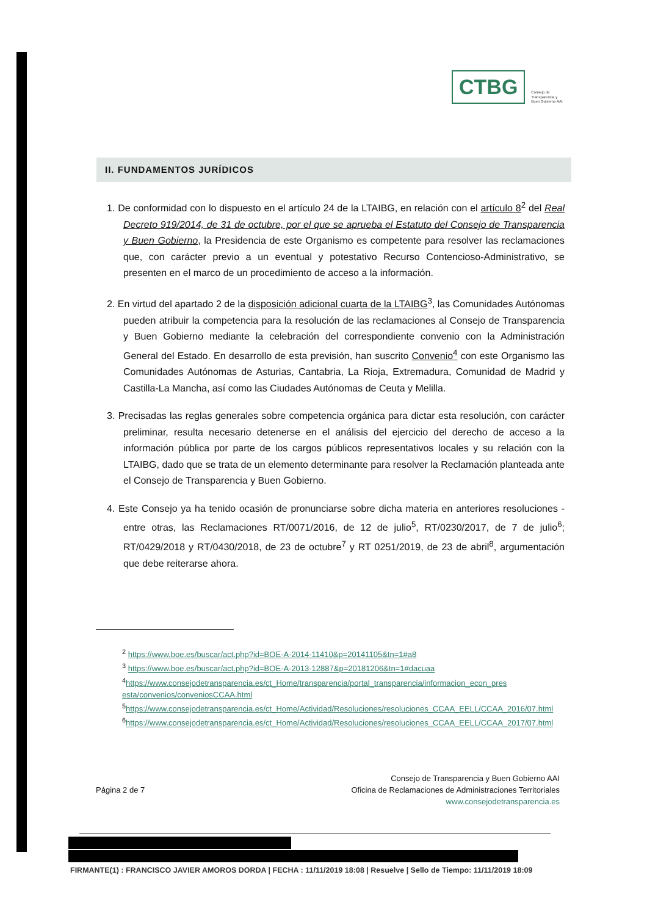CTBG
Consejo de
Transparencia y
Buen Gobierno AAI
II. FUNDAMENTOS JURÍDICOS
1. De conformidad con lo dispuesto en el artículo 24 de la LTAIBG, en relación con el artículo 8<sup>2</sup> del Real Decreto 919/2014, de 31 de octubre, por el que se aprueba el Estatuto del Consejo de Transparencia y Buen Gobierno, la Presidencia de este Organismo es competente para resolver las reclamaciones que, con carácter previo a un eventual y potestativo Recurso Contencioso-Administrativo, se presenten en el marco de un procedimiento de acceso a la información.
2. En virtud del apartado 2 de la disposición adicional cuarta de la LTAIBG<sup>3</sup>, las Comunidades Autónomas pueden atribuir la competencia para la resolución de las reclamaciones al Consejo de Transparencia y Buen Gobierno mediante la celebración del correspondiente convenio con la Administración General del Estado. En desarrollo de esta previsión, han suscrito Convenio<sup>4</sup> con este Organismo las Comunidades Autónomas de Asturias, Cantabria, La Rioja, Extremadura, Comunidad de Madrid y Castilla-La Mancha, así como las Ciudades Autónomas de Ceuta y Melilla.
3. Precisadas las reglas generales sobre competencia orgánica para dictar esta resolución, con carácter preliminar, resulta necesario detenerse en el análisis del ejercicio del derecho de acceso a la información pública por parte de los cargos públicos representativos locales y su relación con la LTAIBG, dado que se trata de un elemento determinante para resolver la Reclamación planteada ante el Consejo de Transparencia y Buen Gobierno.
4. Este Consejo ya ha tenido ocasión de pronunciarse sobre dicha materia en anteriores resoluciones -entre otras, las Reclamaciones RT/0071/2016, de 12 de julio<sup>5</sup>, RT/0230/2017, de 7 de julio<sup>6</sup>; RT/0429/2018 y RT/0430/2018, de 23 de octubre<sup>7</sup> y RT 0251/2019, de 23 de abril<sup>8</sup>, argumentación que debe reiterarse ahora.
<sup>2</sup> https://www.boe.es/buscar/act.php?id=BOE-A-2014-11410&p=20141105&tn=1#a8
<sup>3</sup> https://www.boe.es/buscar/act.php?id=BOE-A-2013-12887&p=20181206&tn=1#dacuaa
<sup>4</sup> https://www.consejodetransparencia.es/ct_Home/transparencia/portal_transparencia/informacion_econ_pres esta/convenios/conveniosCCAA.html
<sup>5</sup> https://www.consejodetransparencia.es/ct_Home/Actividad/Resoluciones/resoluciones_CCAA_EELL/CCAA_2016/07.html
<sup>6</sup> https://www.consejodetransparencia.es/ct_Home/Actividad/Resoluciones/resoluciones_CCAA_EELL/CCAA_2017/07.html
Página 2 de 7
Consejo de Transparencia y Buen Gobierno AAI
Oficina de Reclamaciones de Administraciones Territoriales
www.consejodetransparencia.es
FIRMANTE(1) : FRANCISCO JAVIER AMOROS DORDA | FECHA : 11/11/2019 18:08 | Resuelve | Sello de Tiempo: 11/11/2019 18:09